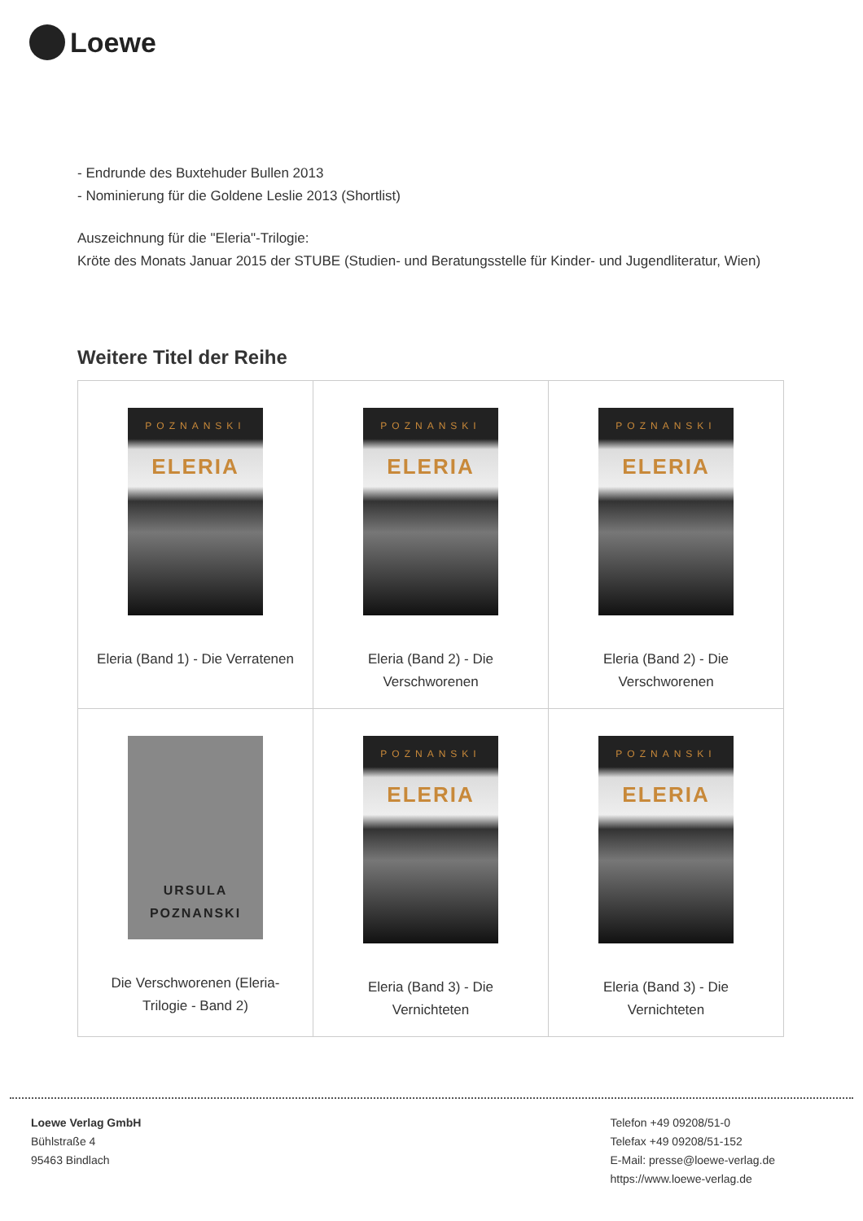Loewe
- Endrunde des Buxtehuder Bullen 2013
- Nominierung für die Goldene Leslie 2013 (Shortlist)
Auszeichnung für die "Eleria"-Trilogie:
Kröte des Monats Januar 2015 der STUBE (Studien- und Beratungsstelle für Kinder- und Jugendliteratur, Wien)
Weitere Titel der Reihe
| POZNANSKI ELERIA Eleria (Band 1) - Die Verratenen | POZNANSKI ELERIA Eleria (Band 2) - Die Verschworenen | POZNANSKI ELERIA Eleria (Band 2) - Die Verschworenen |
| URSULA POZNANSKI Die Verschworenen (Eleria-Trilogie - Band 2) | POZNANSKI ELERIA Eleria (Band 3) - Die Vernichteten | POZNANSKI ELERIA Eleria (Band 3) - Die Vernichteten |
Loewe Verlag GmbH
Bühlstraße 4
95463 Bindlach
Telefon +49 09208/51-0
Telefax +49 09208/51-152
E-Mail: presse@loewe-verlag.de
https://www.loewe-verlag.de